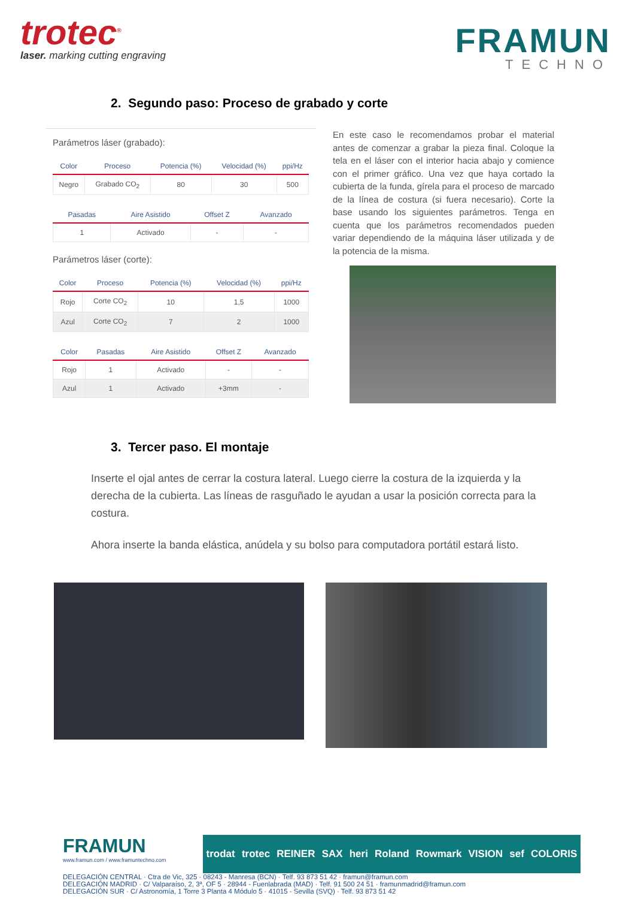trotec<sup>®</sup>
laser. marking cutting engraving
FRAMUN
TECHNO
2. Segundo paso: Proceso de grabado y corte
Parámetros láser (grabado):
| Color | Proceso | Potencia (%) | Velocidad (%) | ppi/Hz |
| --- | --- | --- | --- | --- |
| Negro | Grabado CO<sub>2</sub> | 80 | 30 | 500 |
| Pasadas | Aire Asistido | Offset Z | Avanzado |
| --- | --- | --- | --- |
| 1 | Activado | - | - |
Parámetros láser (corte):
| Color | Proceso | Potencia (%) | Velocidad (%) | ppi/Hz |
| --- | --- | --- | --- | --- |
| Rojo | Corte CO<sub>2</sub> | 10 | 1,5 | 1000 |
| Azul | Corte CO<sub>2</sub> | 7 | 2 | 1000 |
| Color | Pasadas | Aire Asistido | Offset Z | Avanzado |
| --- | --- | --- | --- | --- |
| Rojo | 1 | Activado | - | - |
| Azul | 1 | Activado | +3mm | - |
En este caso le recomendamos probar el material antes de comenzar a grabar la pieza final. Coloque la tela en el láser con el interior hacia abajo y comience con el primer gráfico. Una vez que haya cortado la cubierta de la funda, gírela para el proceso de marcado de la línea de costura (si fuera necesario). Corte la base usando los siguientes parámetros. Tenga en cuenta que los parámetros recomendados pueden variar dependiendo de la máquina láser utilizada y de la potencia de la misma.
3. Tercer paso. El montaje
Inserte el ojal antes de cerrar la costura lateral. Luego cierre la costura de la izquierda y la derecha de la cubierta. Las líneas de rasguñado le ayudan a usar la posición correcta para la costura.
Ahora inserte la banda elástica, anúdela y su bolso para computadora portátil estará listo.
FRAMUN
www.framun.com / www.framuntechno.com
trodat trotec REINER SAX heri Roland Rowmark VISION sef COLORIS
DELEGACIÓN CENTRAL · Ctra de Vic, 325 · 08243 - Manresa (BCN) · Telf. 93 873 51 42 · framun@framun.com
DELEGACIÓN MADRID · C/ Valparaíso, 2, 3ª, OF 5 · 28944 - Fuenlabrada (MAD) · Telf. 91 500 24 51 · framunmadrid@framun.com
DELEGACIÓN SUR · C/ Astronomía, 1 Torre 3 Planta 4 Módulo 5 · 41015 - Sevilla (SVQ) · Telf. 93 873 51 42